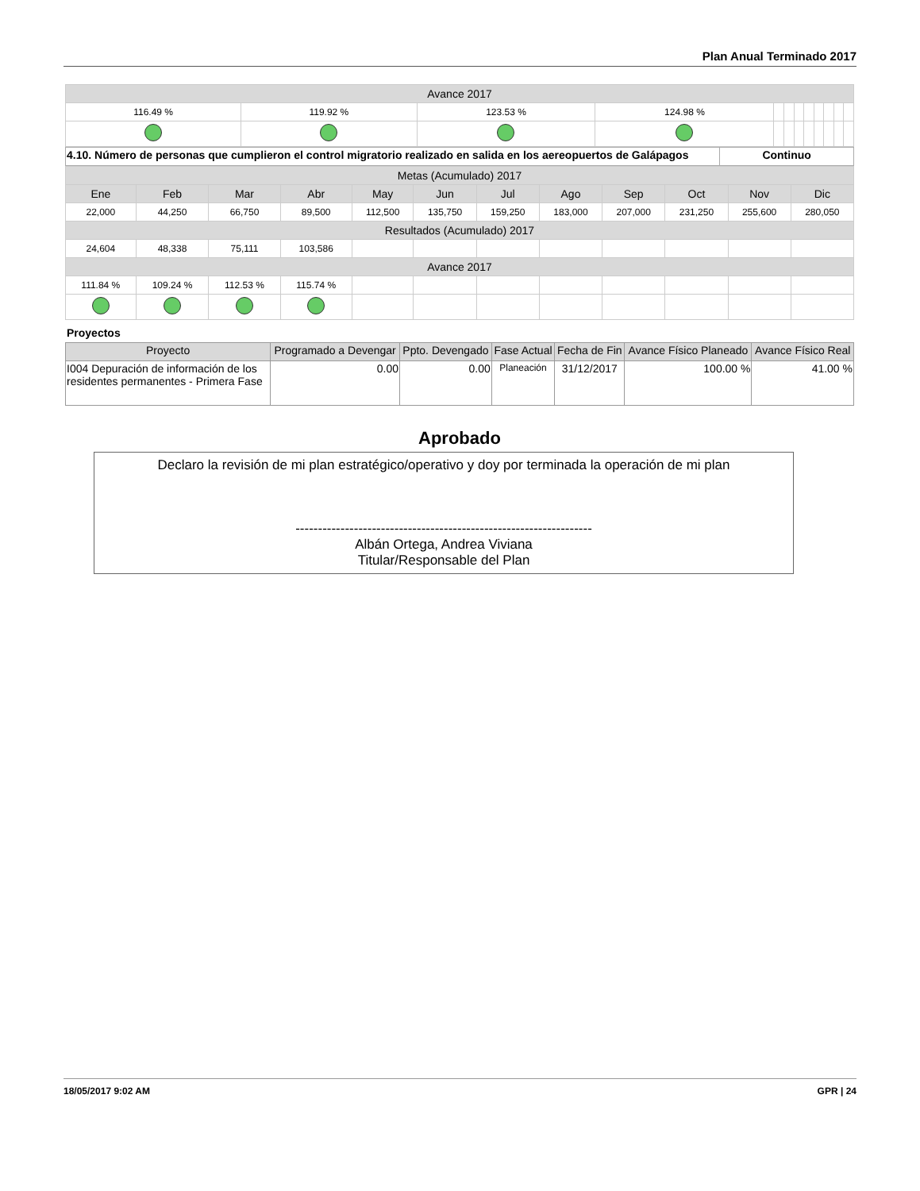Plan Anual Terminado 2017
| Avance 2017 | | | | | | | | | | | |
| --- | --- | --- | --- | --- | --- | --- | --- | --- | --- | --- | --- |
| 116.49 % | 119.92 % | 123.53 % | 124.98 % | | | | | | | | |
| 4.10. Número de personas que cumplieron el control migratorio realizado en salida en los aereopuertos de Galápagos | Continuo |
| Metas (Acumulado) 2017 | | | | | | | | | | | |
| --- | --- | --- | --- | --- | --- | --- | --- | --- | --- | --- | --- |
| Ene | Feb | Mar | Abr | May | Jun | Jul | Ago | Sep | Oct | Nov | Dic |
| 22,000 | 44,250 | 66,750 | 89,500 | 112,500 | 135,750 | 159,250 | 183,000 | 207,000 | 231,250 | 255,600 | 280,050 |
| Resultados (Acumulado) 2017 | | | | | | | | | | | |
| 24,604 | 48,338 | 75,111 | 103,586 | | | | | | | | |
| Avance 2017 | | | | | | | | | | | |
| 111.84 % | 109.24 % | 112.53 % | 115.74 % | | | | | | | | |
Proyectos
| Proyecto | Programado a Devengar | Ppto. Devengado | Fase Actual | Fecha de Fin | Avance Físico Planeado | Avance Físico Real |
| --- | --- | --- | --- | --- | --- | --- |
| I004 Depuración de información de los residentes permanentes - Primera Fase | 0.00 | 0.00 | Planeación | 31/12/2017 | 100.00 % | 41.00 % |
Aprobado
Declaro la revisión de mi plan estratégico/operativo y doy por terminada la operación de mi plan
------------------------------------------------------------------
Albán Ortega, Andrea Viviana
Titular/Responsable del Plan
18/05/2017 9:02 AM GPR | 24